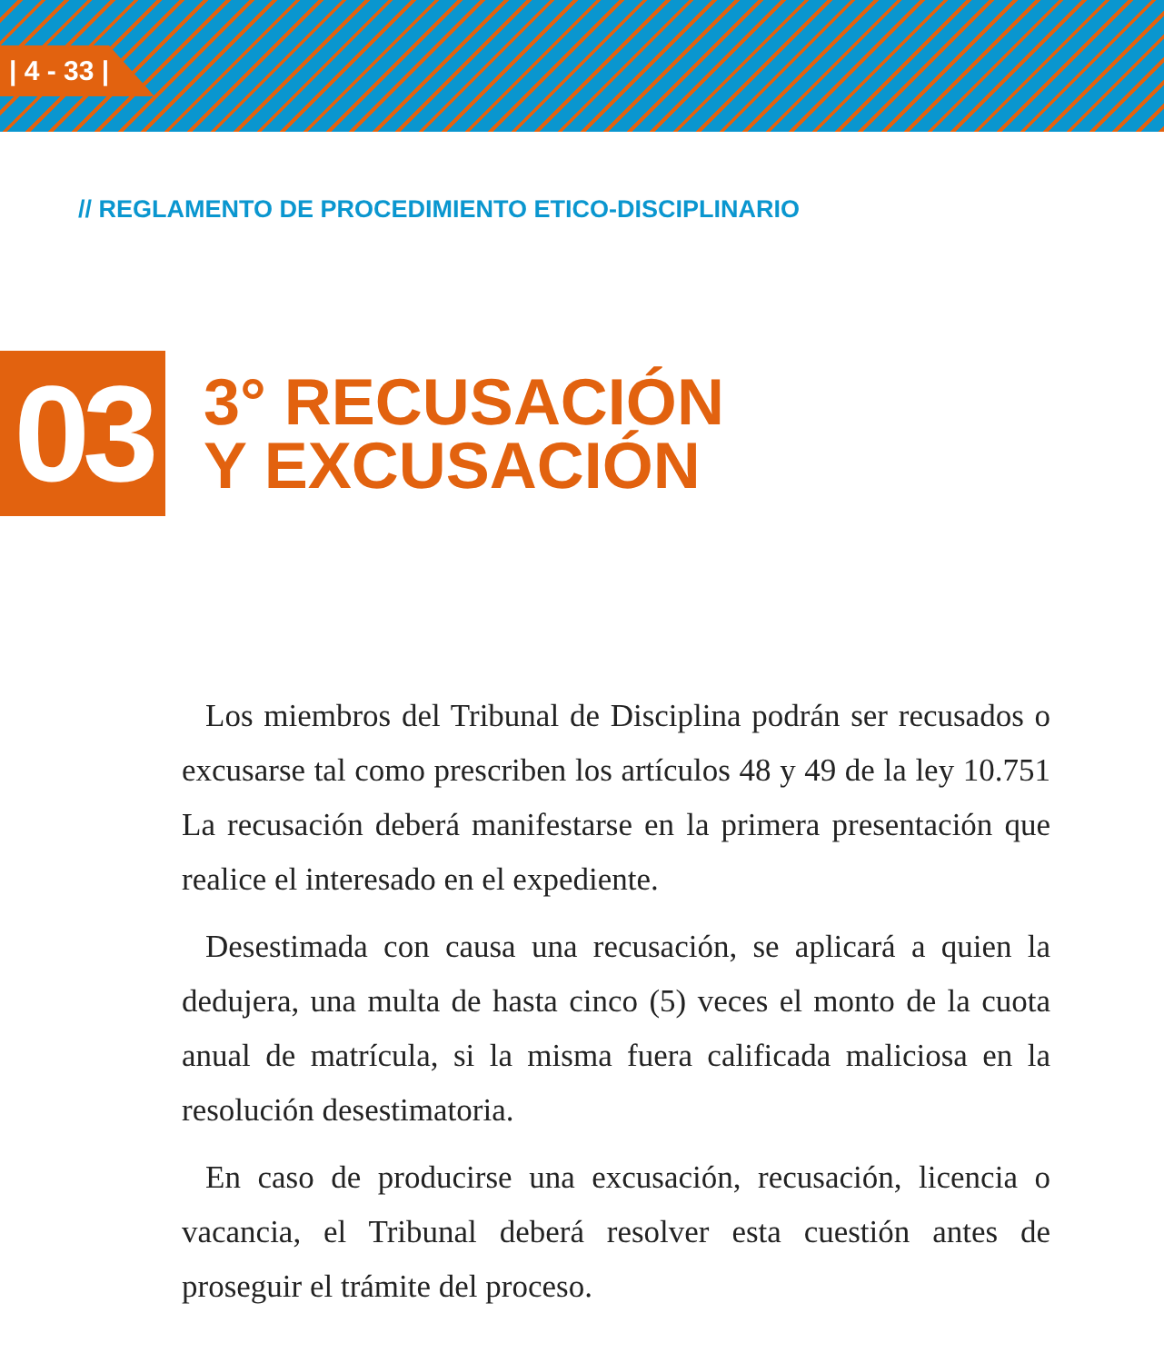| 4 - 33 |
// REGLAMENTO DE PROCEDIMIENTO ETICO-DISCIPLINARIO
03
3° RECUSACIÓN
Y EXCUSACIÓN
Los miembros del Tribunal de Disciplina podrán ser recusados o excusarse tal como prescriben los artículos 48 y 49 de la ley 10.751 La recusación deberá manifestarse en la primera presentación que realice el interesado en el expediente.
Desestimada con causa una recusación, se aplicará a quien la dedujera, una multa de hasta cinco (5) veces el monto de la cuota anual de matrícula, si la misma fuera calificada maliciosa en la resolución desestimatoria.
En caso de producirse una excusación, recusación, licencia o vacancia, el Tribunal deberá resolver esta cuestión antes de proseguir el trámite del proceso.